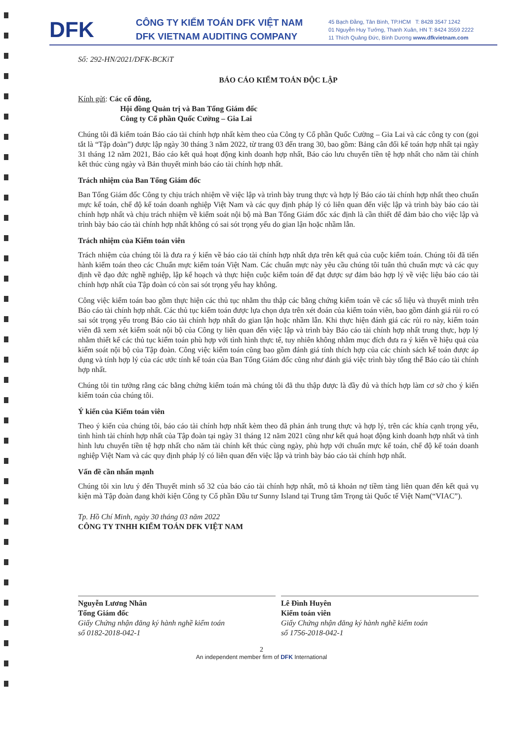DFK
CÔNG TY KIỂM TOÁN DFK VIỆT NAM
DFK VIETNAM AUDITING COMPANY
45 Bạch Đằng, Tân Bình, TP.HCM T: 8428 3547 1242
01 Nguyễn Huy Tưởng, Thanh Xuân, HN T: 8424 3559 2222
11 Thích Quảng Đức, Bình Dương www.dfkvietnam.com
Số: 292-HN/2021/DFK-BCKiT
BÁO CÁO KIỂM TOÁN ĐỘC LẬP
Kính gửi: Các cổ đông,
Hội đồng Quản trị và Ban Tổng Giám đốc
Công ty Cổ phần Quốc Cường – Gia Lai
Chúng tôi đã kiểm toán Báo cáo tài chính hợp nhất kèm theo của Công ty Cổ phần Quốc Cường – Gia Lai và các công ty con (gọi tắt là “Tập đoàn”) được lập ngày 30 tháng 3 năm 2022, từ trang 03 đến trang 30, bao gồm: Bảng cân đối kế toán hợp nhất tại ngày 31 tháng 12 năm 2021, Báo cáo kết quả hoạt động kinh doanh hợp nhất, Báo cáo lưu chuyển tiền tệ hợp nhất cho năm tài chính kết thúc cùng ngày và Bản thuyết minh báo cáo tài chính hợp nhất.
Trách nhiệm của Ban Tổng Giám đốc
Ban Tổng Giám đốc Công ty chịu trách nhiệm về việc lập và trình bày trung thực và hợp lý Báo cáo tài chính hợp nhất theo chuẩn mực kế toán, chế độ kế toán doanh nghiệp Việt Nam và các quy định pháp lý có liên quan đến việc lập và trình bày báo cáo tài chính hợp nhất và chịu trách nhiệm về kiểm soát nội bộ mà Ban Tổng Giám đốc xác định là cần thiết để đảm bảo cho việc lập và trình bày báo cáo tài chính hợp nhất không có sai sót trọng yếu do gian lận hoặc nhầm lẫn.
Trách nhiệm của Kiểm toán viên
Trách nhiệm của chúng tôi là đưa ra ý kiến về báo cáo tài chính hợp nhất dựa trên kết quả của cuộc kiểm toán. Chúng tôi đã tiến hành kiểm toán theo các Chuẩn mực kiểm toán Việt Nam. Các chuẩn mực này yêu cầu chúng tôi tuân thủ chuẩn mực và các quy định về đạo đức nghề nghiệp, lập kế hoạch và thực hiện cuộc kiểm toán để đạt được sự đảm bảo hợp lý về việc liệu báo cáo tài chính hợp nhất của Tập đoàn có còn sai sót trọng yếu hay không.
Công việc kiểm toán bao gồm thực hiện các thủ tục nhằm thu thập các bằng chứng kiểm toán về các số liệu và thuyết minh trên Báo cáo tài chính hợp nhất. Các thủ tục kiểm toán được lựa chọn dựa trên xét đoán của kiểm toán viên, bao gồm đánh giá rủi ro có sai sót trọng yếu trong Báo cáo tài chính hợp nhất do gian lận hoặc nhầm lẫn. Khi thực hiện đánh giá các rủi ro này, kiểm toán viên đã xem xét kiểm soát nội bộ của Công ty liên quan đến việc lập và trình bày Báo cáo tài chính hợp nhất trung thực, hợp lý nhằm thiết kế các thủ tục kiểm toán phù hợp với tình hình thực tế, tuy nhiên không nhằm mục đích đưa ra ý kiến về hiệu quả của kiểm soát nội bộ của Tập đoàn. Công việc kiểm toán cũng bao gồm đánh giá tính thích hợp của các chính sách kế toán được áp dụng và tính hợp lý của các ước tính kế toán của Ban Tổng Giám đốc cũng như đánh giá việc trình bày tổng thể Báo cáo tài chính hợp nhất.
Chúng tôi tin tưởng rằng các bằng chứng kiểm toán mà chúng tôi đã thu thập được là đầy đủ và thích hợp làm cơ sở cho ý kiến kiểm toán của chúng tôi.
Ý kiến của Kiểm toán viên
Theo ý kiến của chúng tôi, báo cáo tài chính hợp nhất kèm theo đã phản ánh trung thực và hợp lý, trên các khía cạnh trọng yếu, tình hình tài chính hợp nhất của Tập đoàn tại ngày 31 tháng 12 năm 2021 cũng như kết quả hoạt động kinh doanh hợp nhất và tình hình lưu chuyển tiền tệ hợp nhất cho năm tài chính kết thúc cùng ngày, phù hợp với chuẩn mực kế toán, chế độ kế toán doanh nghiệp Việt Nam và các quy định pháp lý có liên quan đến việc lập và trình bày báo cáo tài chính hợp nhất.
Vấn đề cần nhấn mạnh
Chúng tôi xin lưu ý đến Thuyết minh số 32 của báo cáo tài chính hợp nhất, mô tả khoản nợ tiềm tàng liên quan đến kết quả vụ kiện mà Tập đoàn đang khởi kiện Công ty Cổ phần Đầu tư Sunny Island tại Trung tâm Trọng tài Quốc tế Việt Nam(“VIAC”).
Tp. Hồ Chí Minh, ngày 30 tháng 03 năm 2022
CÔNG TY TNHH KIỂM TOÁN DFK VIỆT NAM
Nguyễn Lương Nhân
Tổng Giám đốc
Giấy Chứng nhận đăng ký hành nghề kiểm toán
số 0182-2018-042-1
Lê Đình Huyên
Kiểm toán viên
Giấy Chứng nhận đăng ký hành nghề kiểm toán
số 1756-2018-042-1
2
An independent member firm of DFK International